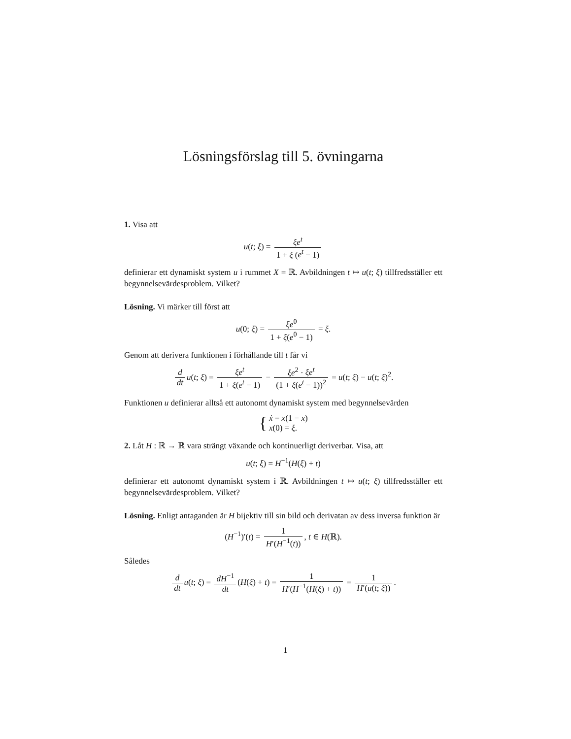Lösningsförslag till 5. övningarna
1. Visa att
u(t; ξ) = ξe<sup>t</sup> 1 + ξ (e<sup>t</sup> − 1)
definierar ett dynamiskt system u i rummet X = ℝ. Avbildningen t ↦ u(t; ξ) tillfredsställer ett begynnelsevärdesproblem. Vilket?
Lösning. Vi märker till först att
u(0; ξ) = ξe<sup>0</sup> 1 + ξ(e<sup>0</sup> − 1) = ξ.
Genom att derivera funktionen i förhållande till t får vi
d dt u(t; ξ) = ξe<sup>t</sup> 1 + ξ(e<sup>t</sup> − 1) − ξe<sup>2</sup> · ξe<sup>t</sup> (1 + ξ(e<sup>t</sup> − 1))<sup>2</sup> = u(t; ξ) − u(t; ξ)<sup>2</sup>.
Funktionen u definierar alltså ett autonomt dynamiskt system med begynnelsevärden
{ ẋ = x(1 − x)
x(0) = ξ.
2. Låt H : ℝ → ℝ vara strängt växande och kontinuerligt deriverbar. Visa, att
u(t; ξ) = H<sup>−1</sup>(H(ξ) + t)
definierar ett autonomt dynamiskt system i ℝ. Avbildningen t ↦ u(t; ξ) tillfredsställer ett begynnelsevärdesproblem. Vilket?
Lösning. Enligt antaganden är H bijektiv till sin bild och derivatan av dess inversa funktion är
(H<sup>−1</sup>)′(t) = 1 H′(H<sup>−1</sup>(t)), t ∈ H(ℝ).
Således
d dt u(t; ξ) = dH<sup>−1</sup> dt (H(ξ) + t) = 1 H′(H<sup>−1</sup>(H(ξ) + t)) = 1 H′(u(t; ξ)).
1